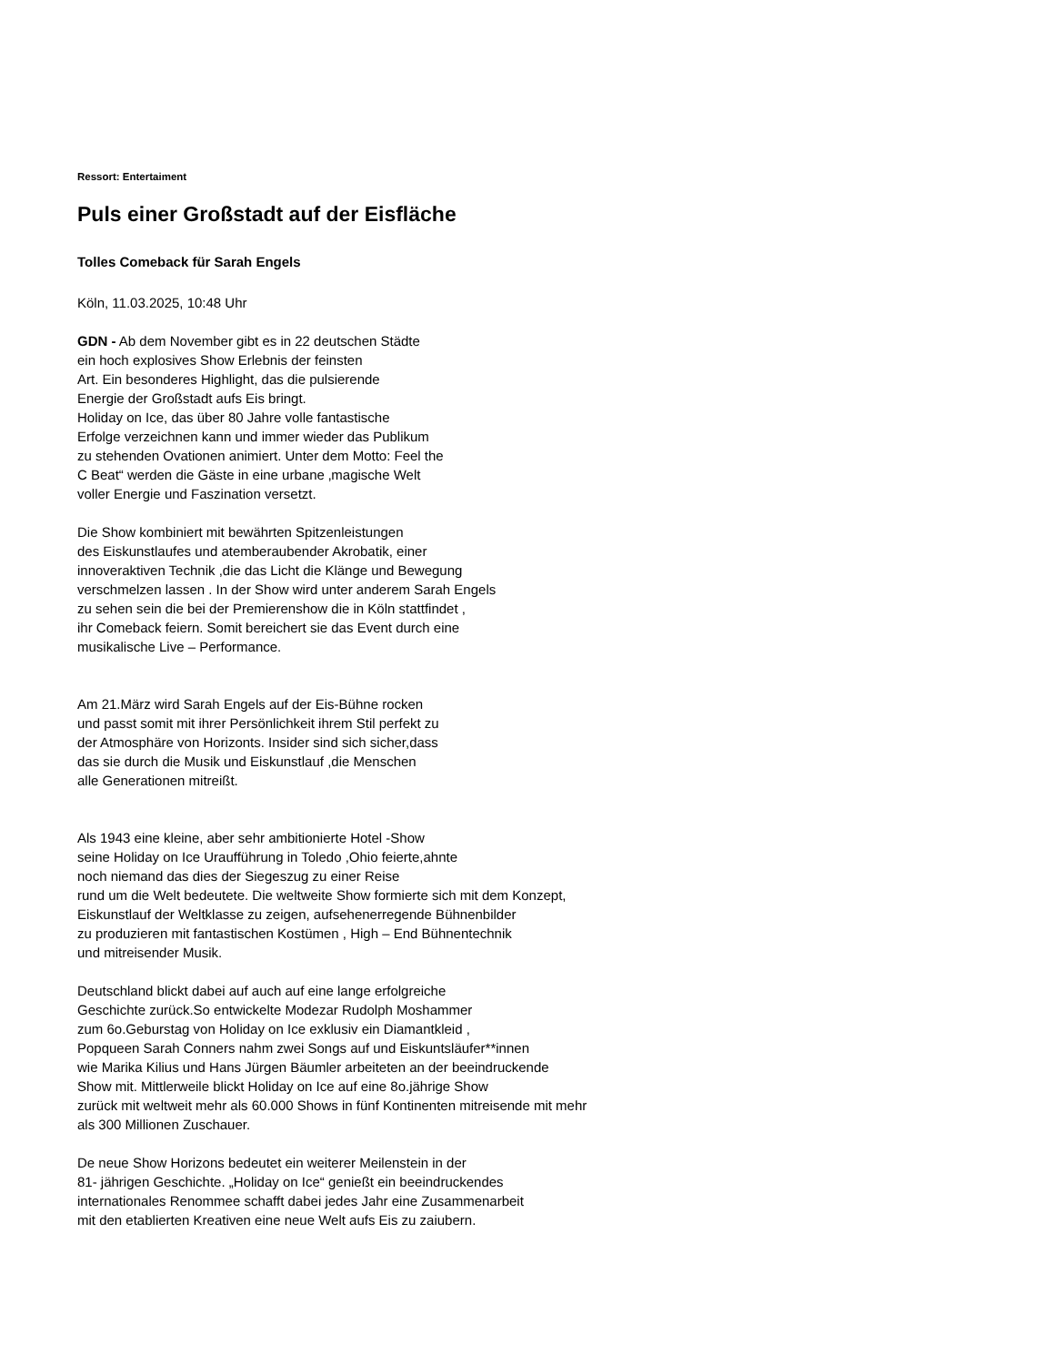Ressort: Entertaiment
Puls einer Großstadt auf der Eisfläche
Tolles Comeback für Sarah Engels
Köln, 11.03.2025, 10:48 Uhr
GDN - Ab dem November gibt es in 22 deutschen Städte
ein hoch explosives Show Erlebnis der feinsten
Art. Ein besonderes Highlight, das die pulsierende
Energie der Großstadt aufs Eis bringt.
Holiday on Ice, das über 80 Jahre volle fantastische
Erfolge verzeichnen kann und immer wieder das Publikum
zu stehenden Ovationen animiert. Unter dem Motto: Feel the
C Beat“ werden die Gäste in eine urbane ‚magische Welt
voller Energie und Faszination versetzt.
Die Show kombiniert mit bewährten Spitzenleistungen
des Eiskunstlaufes und atemberaubender Akrobatik, einer
innoveraktiven Technik ,die das Licht die Klänge und Bewegung
verschmelzen lassen . In der Show wird unter anderem Sarah Engels
zu sehen sein die bei der Premierenshow die in Köln stattfindet ,
ihr Comeback feiern. Somit bereichert sie das Event durch eine
musikalische Live – Performance.
Am 21.März wird Sarah Engels auf der Eis-Bühne rocken
und passt somit mit ihrer Persönlichkeit ihrem Stil perfekt zu
der Atmosphäre von Horizonts. Insider sind sich sicher,dass
das sie durch die Musik und Eiskunstlauf ,die Menschen
alle Generationen mitreißt.
Als 1943 eine kleine, aber sehr ambitionierte Hotel -Show
seine Holiday on Ice Uraufführung in Toledo ,Ohio feierte,ahnte
noch niemand das dies der Siegeszug zu einer Reise
rund um die Welt bedeutete. Die weltweite Show formierte sich mit dem Konzept,
Eiskunstlauf der Weltklasse zu zeigen, aufsehenerregende Bühnenbilder
zu produzieren mit fantastischen Kostümen , High – End Bühnentechnik
und mitreisender Musik.
Deutschland blickt dabei auf auch auf eine lange erfolgreiche
Geschichte zurück.So entwickelte Modezar Rudolph Moshammer
zum 6o.Geburstag von Holiday on Ice exklusiv ein Diamantkleid ,
Popqueen Sarah Conners nahm zwei Songs auf und Eiskuntsläufer**innen
wie Marika Kilius und Hans Jürgen Bäumler arbeiteten an der beeindruckende
Show mit. Mittlerweile blickt Holiday on Ice auf eine 8o.jährige Show
zurück mit weltweit mehr als 60.000 Shows in fünf Kontinenten mitreisende mit mehr
als 300 Millionen Zuschauer.
De neue Show Horizons bedeutet ein weiterer Meilenstein in der
81- jährigen Geschichte. „Holiday on Ice“ genießt ein beeindruckendes
internationales Renommee schafft dabei jedes Jahr eine Zusammenarbeit
mit den etablierten Kreativen eine neue Welt aufs Eis zu zaiubern.